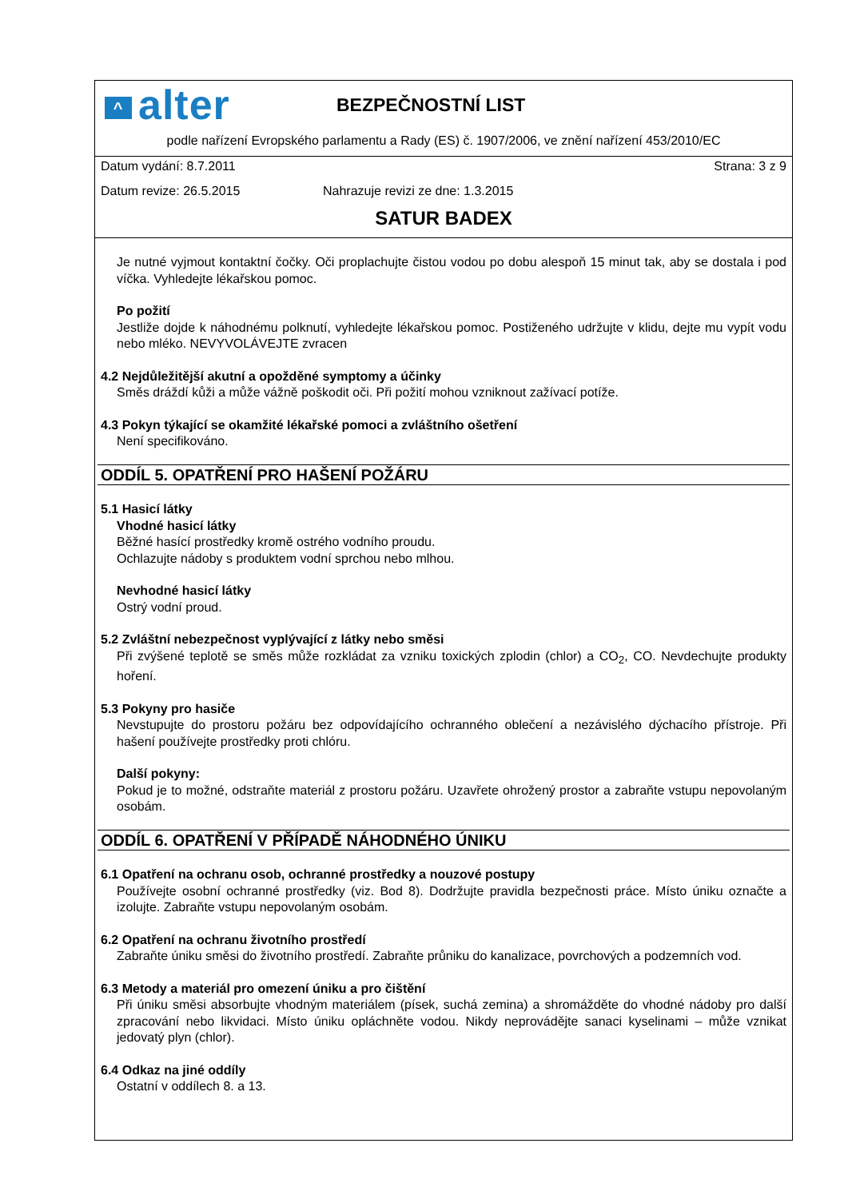^ alter
BEZPEČNOSTNÍ LIST
podle nařízení Evropského parlamentu a Rady (ES) č. 1907/2006, ve znění nařízení 453/2010/EC
Datum vydání: 8.7.2011 Strana: 3 z 9
Datum revize: 26.5.2015 Nahrazuje revizi ze dne: 1.3.2015
SATUR BADEX
Je nutné vyjmout kontaktní čočky. Oči proplachujte čistou vodou po dobu alespoň 15 minut tak, aby se dostala i pod víčka. Vyhledejte lékařskou pomoc.
Po požití
Jestliže dojde k náhodnému polknutí, vyhledejte lékařskou pomoc. Postiženého udržujte v klidu, dejte mu vypít vodu nebo mléko. NEVYVOLÁVEJTE zvracen
4.2 Nejdůležitější akutní a opožděné symptomy a účinky
Směs dráždí kůži a může vážně poškodit oči. Při požití mohou vzniknout zažívací potíže.
4.3 Pokyn týkající se okamžité lékařské pomoci a zvláštního ošetření
Není specifikováno.
ODDÍL 5. OPATŘENÍ PRO HAŠENÍ POŽÁRU
5.1 Hasicí látky
Vhodné hasicí látky
Běžné hasící prostředky kromě ostrého vodního proudu.
Ochlazujte nádoby s produktem vodní sprchou nebo mlhou.
Nevhodné hasicí látky
Ostrý vodní proud.
5.2 Zvláštní nebezpečnost vyplývající z látky nebo směsi
Při zvýšené teplotě se směs může rozkládat za vzniku toxických zplodin (chlor) a CO<sub>2</sub>, CO. Nevdechujte produkty hoření.
5.3 Pokyny pro hasiče
Nevstupujte do prostoru požáru bez odpovídajícího ochranného oblečení a nezávislého dýchacího přístroje. Při hašení používejte prostředky proti chlóru.
Další pokyny:
Pokud je to možné, odstraňte materiál z prostoru požáru. Uzavřete ohrožený prostor a zabraňte vstupu nepovolaným osobám.
ODDÍL 6. OPATŘENÍ V PŘÍPADĚ NÁHODNÉHO ÚNIKU
6.1 Opatření na ochranu osob, ochranné prostředky a nouzové postupy
Používejte osobní ochranné prostředky (viz. Bod 8). Dodržujte pravidla bezpečnosti práce. Místo úniku označte a izolujte. Zabraňte vstupu nepovolaným osobám.
6.2 Opatření na ochranu životního prostředí
Zabraňte úniku směsi do životního prostředí. Zabraňte průniku do kanalizace, povrchových a podzemních vod.
6.3 Metody a materiál pro omezení úniku a pro čištění
Při úniku směsi absorbujte vhodným materiálem (písek, suchá zemina) a shromážděte do vhodné nádoby pro další zpracování nebo likvidaci. Místo úniku opláchněte vodou. Nikdy neprovádějte sanaci kyselinami – může vznikat jedovatý plyn (chlor).
6.4 Odkaz na jiné oddíly
Ostatní v oddílech 8. a 13.